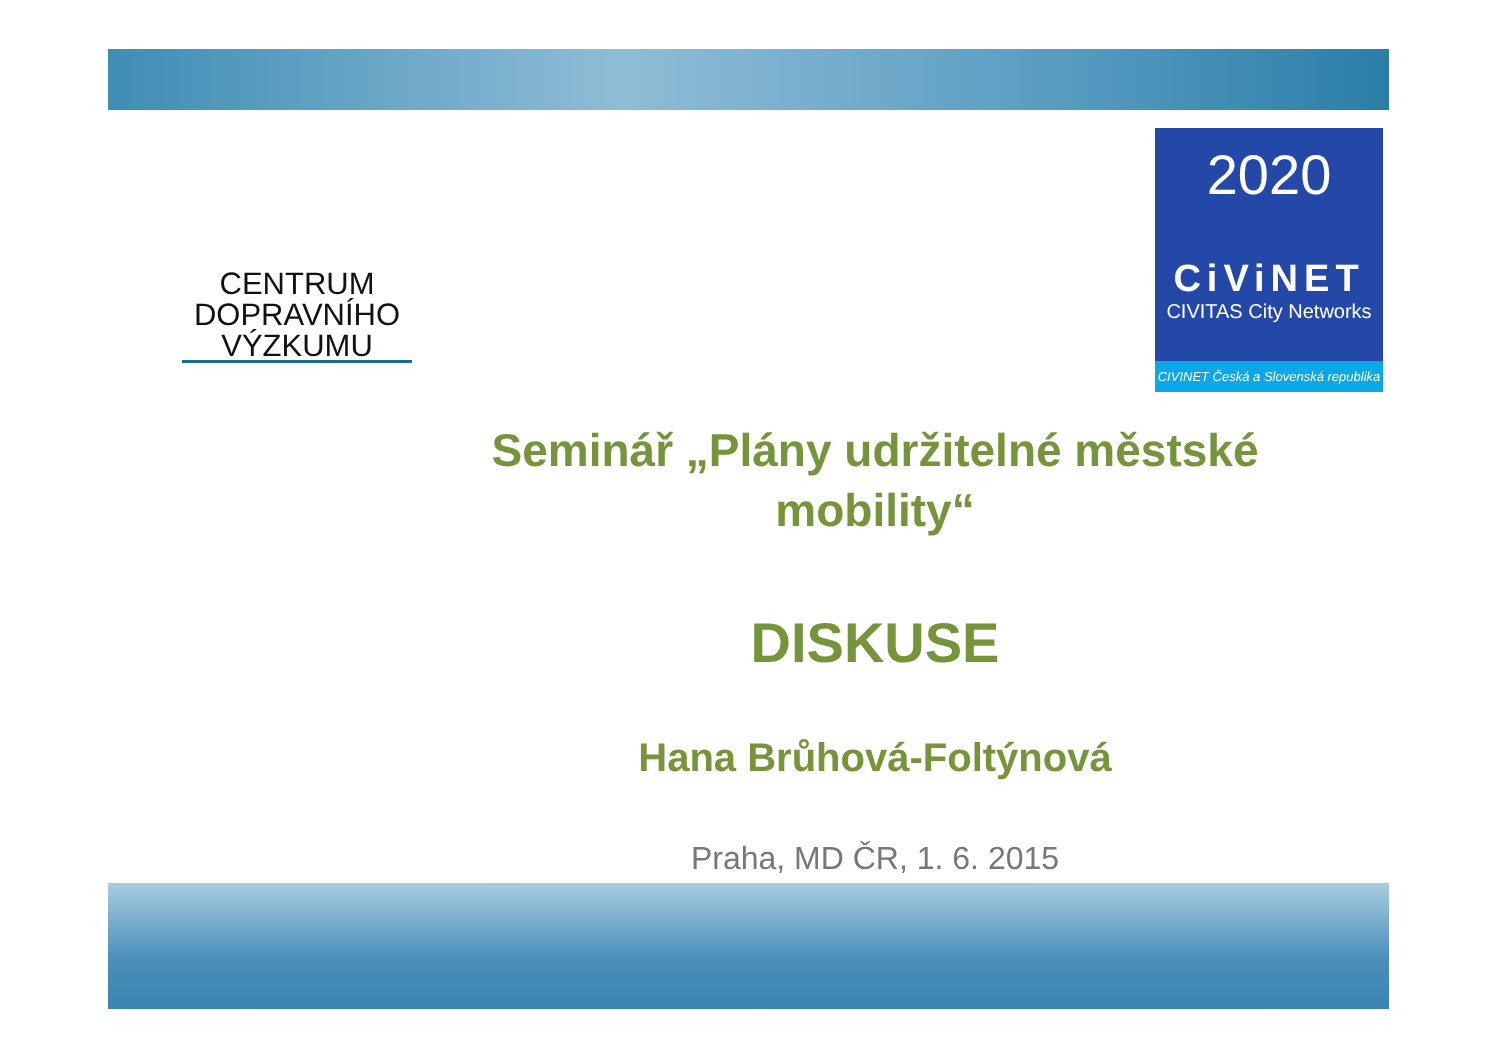CENTRUM
DOPRAVNÍHO
VÝZKUMU
2020
CiViNET
CIVITAS City Networks
CIVINET Česká a Slovenská republika
Seminář „Plány udržitelné městské
mobility“
DISKUSE
Hana Brůhová-Foltýnová
Praha, MD ČR, 1. 6. 2015